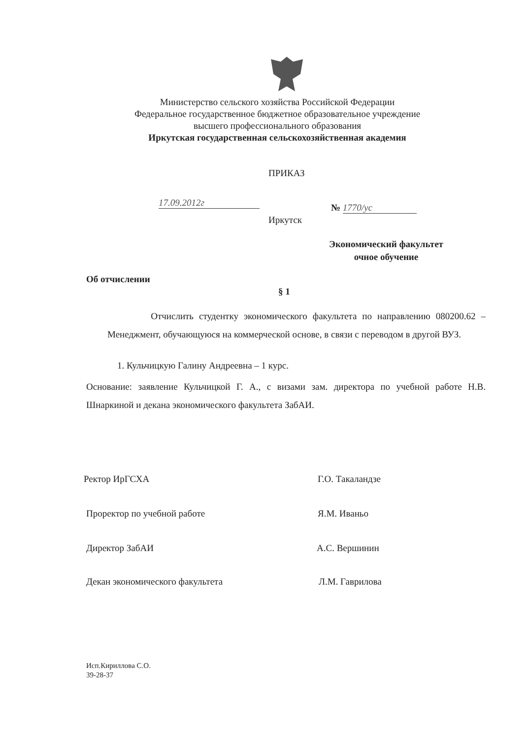Министерство сельского хозяйства Российской Федерации
Федеральное государственное бюджетное образовательное учреждение
высшего профессионального образования
Иркутская государственная сельскохозяйственная академия
ПРИКАЗ
17.09.2012г № 1770/ус
Иркутск
Экономический факультет
очное обучение
Об отчислении
§ 1
Отчислить студентку экономического факультета по направлению 080200.62 – Менеджмент, обучающуюся на коммерческой основе, в связи с переводом в другой ВУЗ.
1. Кульчицкую Галину Андреевна – 1 курс.
Основание: заявление Кульчицкой Г. А., с визами зам. директора по учебной работе Н.В. Шнаркиной и декана экономического факультета ЗабАИ.
Ректор ИрГСХА Г.О. Такаландзе
Проректор по учебной работе Я.М. Иваньо
Директор ЗабАИ А.С. Вершинин
Декан экономического факультета
Л.М. Гаврилова
Исп.Кириллова С.О.
39-28-37